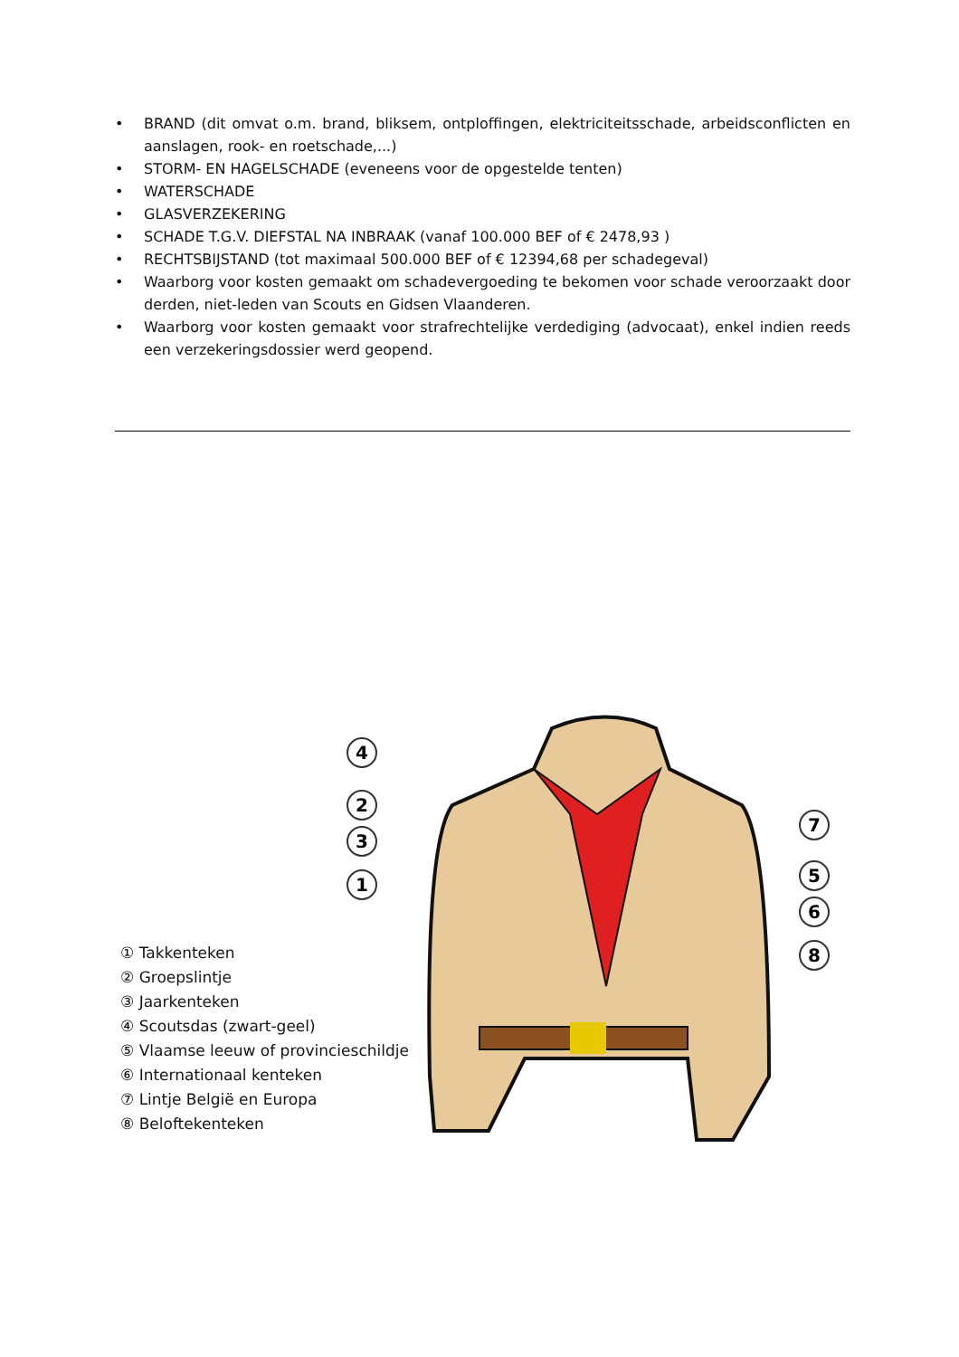• BRAND (dit omvat o.m. brand, bliksem, ontploffingen, elektriciteitsschade, arbeidsconflicten en aanslagen, rook- en roetschade,...)
• STORM- EN HAGELSCHADE (eveneens voor de opgestelde tenten)
• WATERSCHADE
• GLASVERZEKERING
• SCHADE T.G.V. DIEFSTAL NA INBRAAK (vanaf 100.000 BEF of € 2478,93 )
• RECHTSBIJSTAND (tot maximaal 500.000 BEF of € 12394,68 per schadegeval)
• Waarborg voor kosten gemaakt om schadevergoeding te bekomen voor schade veroorzaakt door derden, niet-leden van Scouts en Gidsen Vlaanderen.
• Waarborg voor kosten gemaakt voor strafrechtelijke verdediging (advocaat), enkel indien reeds een verzekeringsdossier werd geopend.
4
2
3
1
7
5
6
8
① Takkenteken
② Groepslintje
③ Jaarkenteken
④ Scoutsdas (zwart-geel)
⑤ Vlaamse leeuw of provincieschildje
⑥ Internationaal kenteken
⑦ Lintje België en Europa
⑧ Beloftekenteken